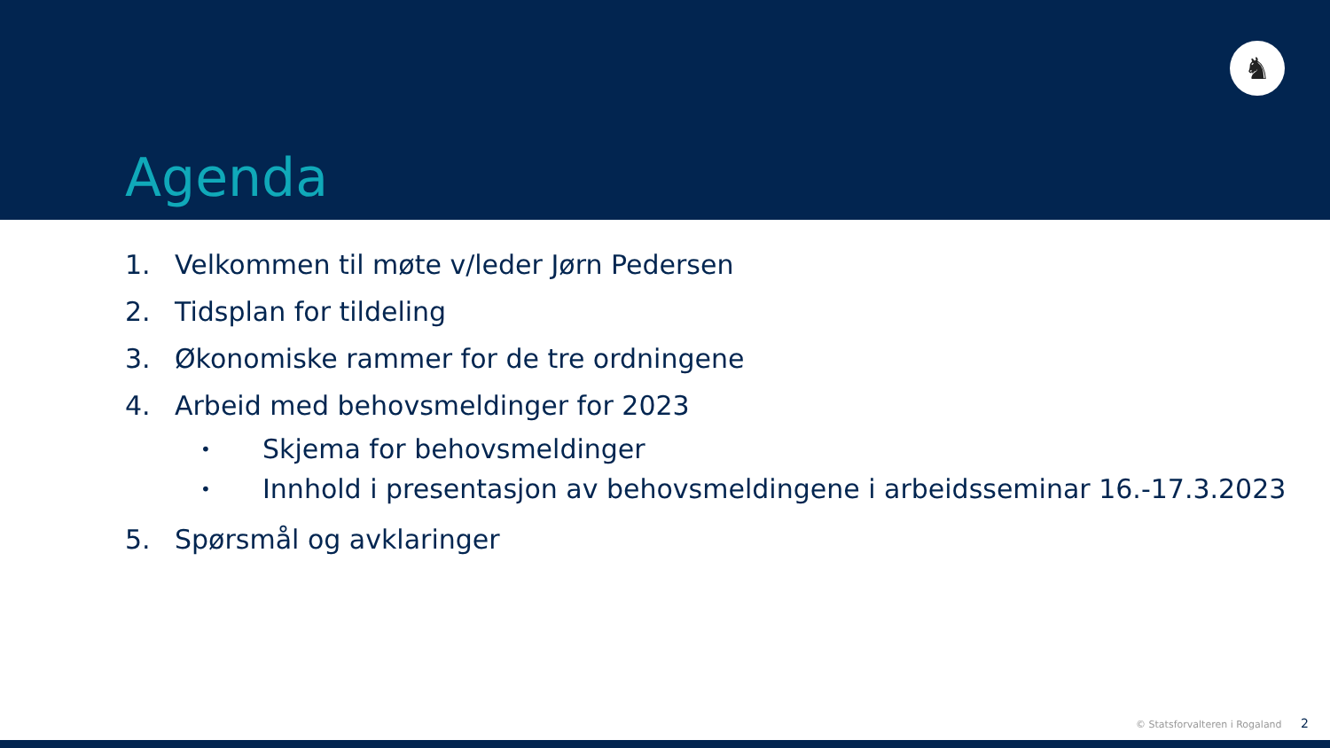♞
Agenda
1. Velkommen til møte v/leder Jørn Pedersen
2. Tidsplan for tildeling
3. Økonomiske rammer for de tre ordningene
4. Arbeid med behovsmeldinger for 2023
• Skjema for behovsmeldinger
• Innhold i presentasjon av behovsmeldingene i arbeidsseminar 16.-17.3.2023
5. Spørsmål og avklaringer
© Statsforvalteren i Rogaland 2